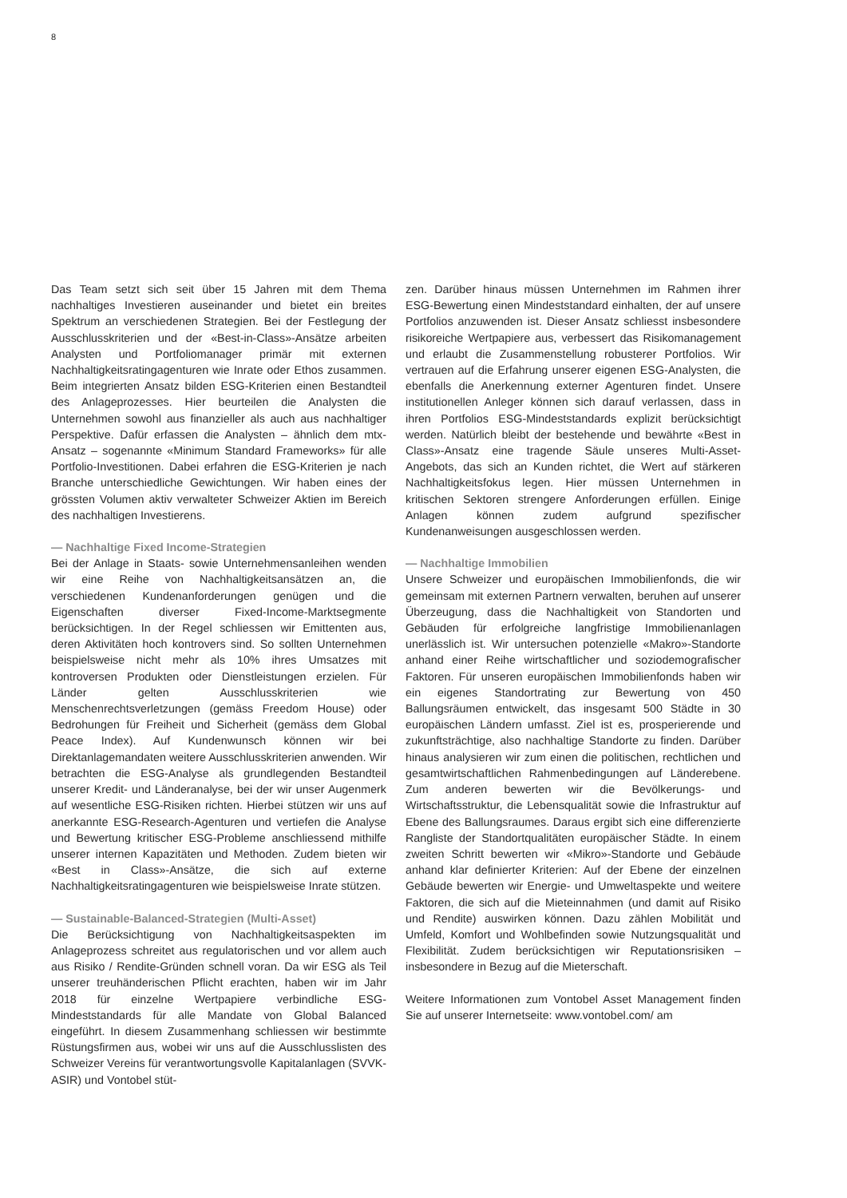8
Das Team setzt sich seit über 15 Jahren mit dem Thema nachhaltiges Investieren auseinander und bietet ein breites Spektrum an verschiedenen Strategien. Bei der Festlegung der Ausschlusskriterien und der «Best-in-Class»-Ansätze arbeiten Analysten und Portfoliomanager primär mit externen Nachhaltigkeitsratingagenturen wie Inrate oder Ethos zusammen. Beim integrierten Ansatz bilden ESG-Kriterien einen Bestandteil des Anlageprozesses. Hier beurteilen die Analysten die Unternehmen sowohl aus finanzieller als auch aus nachhaltiger Perspektive. Dafür erfassen die Analysten – ähnlich dem mtx-Ansatz – sogenannte «Minimum Standard Frameworks» für alle Portfolio-Investitionen. Dabei erfahren die ESG-Kriterien je nach Branche unterschiedliche Gewichtungen. Wir haben eines der grössten Volumen aktiv verwalteter Schweizer Aktien im Bereich des nachhaltigen Investierens.
— Nachhaltige Fixed Income-Strategien
Bei der Anlage in Staats- sowie Unternehmensanleihen wenden wir eine Reihe von Nachhaltigkeitsansätzen an, die verschiedenen Kundenanforderungen genügen und die Eigenschaften diverser Fixed-Income-Marktsegmente berücksichtigen. In der Regel schliessen wir Emittenten aus, deren Aktivitäten hoch kontrovers sind. So sollten Unternehmen beispielsweise nicht mehr als 10% ihres Umsatzes mit kontroversen Produkten oder Dienstleistungen erzielen. Für Länder gelten Ausschlusskriterien wie Menschenrechtsverletzungen (gemäss Freedom House) oder Bedrohungen für Freiheit und Sicherheit (gemäss dem Global Peace Index). Auf Kundenwunsch können wir bei Direktanlagemandaten weitere Ausschlusskriterien anwenden. Wir betrachten die ESG-Analyse als grundlegenden Bestandteil unserer Kredit- und Länderanalyse, bei der wir unser Augenmerk auf wesentliche ESG-Risiken richten. Hierbei stützen wir uns auf anerkannte ESG-Research-Agenturen und vertiefen die Analyse und Bewertung kritischer ESG-Probleme anschliessend mithilfe unserer internen Kapazitäten und Methoden. Zudem bieten wir «Best in Class»-Ansätze, die sich auf externe Nachhaltigkeitsratingagenturen wie beispielsweise Inrate stützen.
— Sustainable-Balanced-Strategien (Multi-Asset)
Die Berücksichtigung von Nachhaltigkeitsaspekten im Anlageprozess schreitet aus regulatorischen und vor allem auch aus Risiko / Rendite-Gründen schnell voran. Da wir ESG als Teil unserer treuhänderischen Pflicht erachten, haben wir im Jahr 2018 für einzelne Wertpapiere verbindliche ESG-Mindeststandards für alle Mandate von Global Balanced eingeführt. In diesem Zusammenhang schliessen wir bestimmte Rüstungsfirmen aus, wobei wir uns auf die Ausschlusslisten des Schweizer Vereins für verantwortungsvolle Kapitalanlagen (SVVK-ASIR) und Vontobel stüt-
zen. Darüber hinaus müssen Unternehmen im Rahmen ihrer ESG-Bewertung einen Mindeststandard einhalten, der auf unsere Portfolios anzuwenden ist. Dieser Ansatz schliesst insbesondere risikoreiche Wertpapiere aus, verbessert das Risikomanagement und erlaubt die Zusammenstellung robusterer Portfolios. Wir vertrauen auf die Erfahrung unserer eigenen ESG-Analysten, die ebenfalls die Anerkennung externer Agenturen findet. Unsere institutionellen Anleger können sich darauf verlassen, dass in ihren Portfolios ESG-Mindeststandards explizit berücksichtigt werden. Natürlich bleibt der bestehende und bewährte «Best in Class»-Ansatz eine tragende Säule unseres Multi-Asset-Angebots, das sich an Kunden richtet, die Wert auf stärkeren Nachhaltigkeitsfokus legen. Hier müssen Unternehmen in kritischen Sektoren strengere Anforderungen erfüllen. Einige Anlagen können zudem aufgrund spezifischer Kundenanweisungen ausgeschlossen werden.
— Nachhaltige Immobilien
Unsere Schweizer und europäischen Immobilienfonds, die wir gemeinsam mit externen Partnern verwalten, beruhen auf unserer Überzeugung, dass die Nachhaltigkeit von Standorten und Gebäuden für erfolgreiche langfristige Immobilienanlagen unerlässlich ist. Wir untersuchen potenzielle «Makro»-Standorte anhand einer Reihe wirtschaftlicher und soziodemografischer Faktoren. Für unseren europäischen Immobilienfonds haben wir ein eigenes Standortrating zur Bewertung von 450 Ballungsräumen entwickelt, das insgesamt 500 Städte in 30 europäischen Ländern umfasst. Ziel ist es, prosperierende und zukunftsträchtige, also nachhaltige Standorte zu finden. Darüber hinaus analysieren wir zum einen die politischen, rechtlichen und gesamtwirtschaftlichen Rahmenbedingungen auf Länderebene. Zum anderen bewerten wir die Bevölkerungs- und Wirtschaftsstruktur, die Lebensqualität sowie die Infrastruktur auf Ebene des Ballungsraumes. Daraus ergibt sich eine differenzierte Rangliste der Standortqualitäten europäischer Städte. In einem zweiten Schritt bewerten wir «Mikro»-Standorte und Gebäude anhand klar definierter Kriterien: Auf der Ebene der einzelnen Gebäude bewerten wir Energie- und Umweltaspekte und weitere Faktoren, die sich auf die Mieteinnahmen (und damit auf Risiko und Rendite) auswirken können. Dazu zählen Mobilität und Umfeld, Komfort und Wohlbefinden sowie Nutzungsqualität und Flexibilität. Zudem berücksichtigen wir Reputationsrisiken – insbesondere in Bezug auf die Mieterschaft.
Weitere Informationen zum Vontobel Asset Management finden Sie auf unserer Internetseite: www.vontobel.com/ am